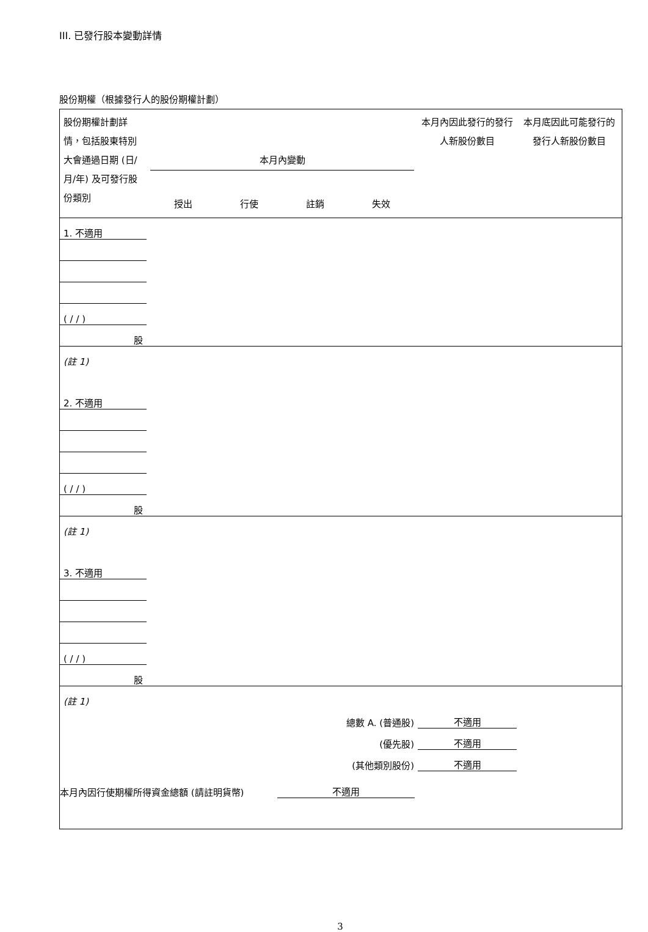III. 已發行股本變動詳情
股份期權（根據發行人的股份期權計劃）
| 股份期權計劃詳情，包括股東特別大會通過日期 (日/月/年) 及可發行股份類別 | 本月內變動 授出 行使 註銷 失效 | | | | 本月內因此發行的發行人新股份數目 | 本月底因此可能發行的發行人新股份數目 |
| --- | --- | --- | --- | --- | --- | --- |
| 1. 不適用 | | | | | | |
| ( / / ) | | | | | | |
| 股 | | | | | | |
| (註 1) | | | | | | |
| 2. 不適用 | | | | | | |
| ( / / ) | | | | | | |
| 股 | | | | | | |
| (註 1) | | | | | | |
| 3. 不適用 | | | | | | |
| ( / / ) | | | | | | |
| 股 | | | | | | |
| (註 1) | | | | | | |
| 總數 A. (普通股) | | | | | 不適用 | |
| (優先股) | | | | | 不適用 | |
| (其他類別股份) | | | | | 不適用 | |
本月內因行使期權所得資金總額 (請註明貨幣) 不適用
3